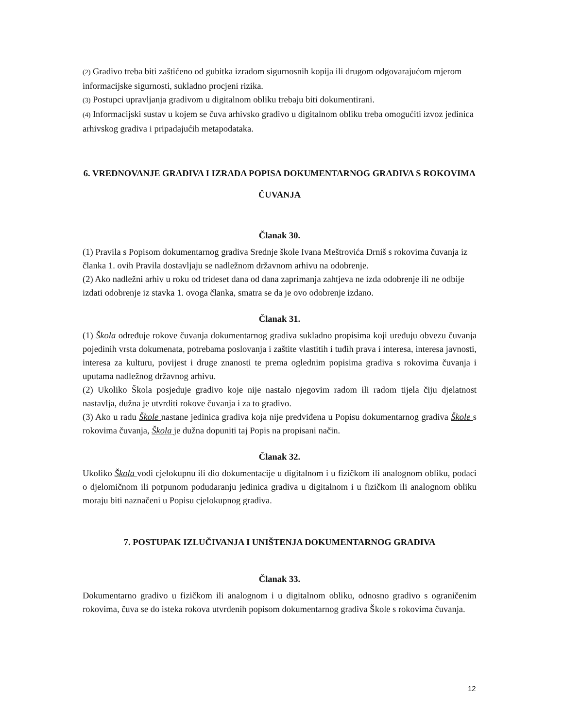(2) Gradivo treba biti zaštićeno od gubitka izradom sigurnosnih kopija ili drugom odgovarajućom mjerom informacijske sigurnosti, sukladno procjeni rizika.
(3) Postupci upravljanja gradivom u digitalnom obliku trebaju biti dokumentirani.
(4) Informacijski sustav u kojem se čuva arhivsko gradivo u digitalnom obliku treba omogućiti izvoz jedinica arhivskog gradiva i pripadajućih metapodataka.
6. VREDNOVANJE GRADIVA I IZRADA POPISA DOKUMENTARNOG GRADIVA S ROKOVIMA ČUVANJA
Članak 30.
(1) Pravila s Popisom dokumentarnog gradiva Srednje škole Ivana Meštrovića Drniš s rokovima čuvanja iz članka 1. ovih Pravila dostavljaju se nadležnom državnom arhivu na odobrenje.
(2) Ako nadležni arhiv u roku od trideset dana od dana zaprimanja zahtjeva ne izda odobrenje ili ne odbije izdati odobrenje iz stavka 1. ovoga članka, smatra se da je ovo odobrenje izdano.
Članak 31.
(1) Škola određuje rokove čuvanja dokumentarnog gradiva sukladno propisima koji uređuju obvezu čuvanja pojedinih vrsta dokumenata, potrebama poslovanja i zaštite vlastitih i tuđih prava i interesa, interesa javnosti, interesa za kulturu, povijest i druge znanosti te prema oglednim popisima gradiva s rokovima čuvanja i uputama nadležnog državnog arhivu.
(2) Ukoliko Škola posjeduje gradivo koje nije nastalo njegovim radom ili radom tijela čiju djelatnost nastavlja, dužna je utvrditi rokove čuvanja i za to gradivo.
(3) Ako u radu Škole nastane jedinica gradiva koja nije predviđena u Popisu dokumentarnog gradiva Škole s rokovima čuvanja, Škola je dužna dopuniti taj Popis na propisani način.
Članak 32.
Ukoliko Škola vodi cjelokupnu ili dio dokumentacije u digitalnom i u fizičkom ili analognom obliku, podaci o djelomičnom ili potpunom podudaranju jedinica gradiva u digitalnom i u fizičkom ili analognom obliku moraju biti naznačeni u Popisu cjelokupnog gradiva.
7. POSTUPAK IZLUČIVANJA I UNIŠTENJA DOKUMENTARNOG GRADIVA
Članak 33.
Dokumentarno gradivo u fizičkom ili analognom i u digitalnom obliku, odnosno gradivo s ograničenim rokovima, čuva se do isteka rokova utvrđenih popisom dokumentarnog gradiva Škole s rokovima čuvanja.
12